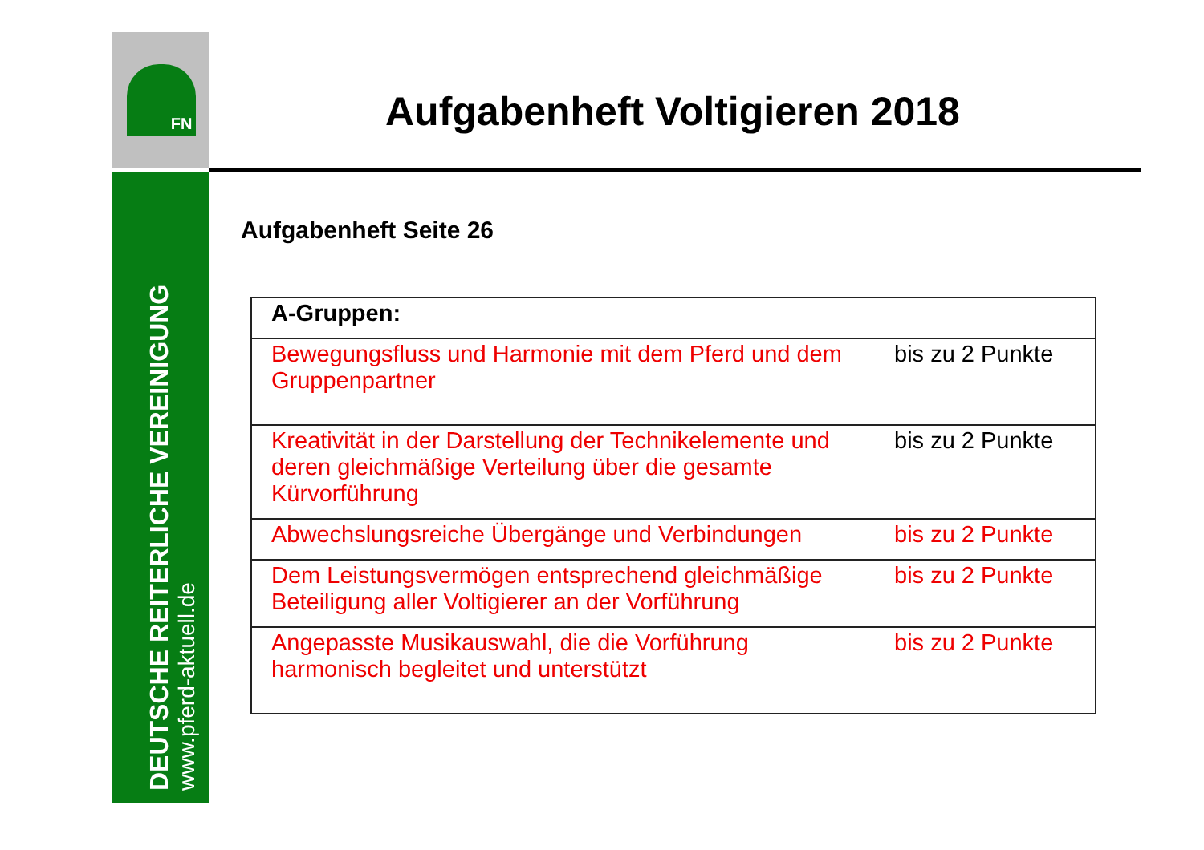FN
DEUTSCHE REITERLICHE VEREINIGUNG
www.pferd-aktuell.de
Aufgabenheft Voltigieren 2018
Aufgabenheft Seite 26
| A-Gruppen: | |
| --- | --- |
| Bewegungsfluss und Harmonie mit dem Pferd und dem Gruppenpartner | bis zu 2 Punkte |
| Kreativität in der Darstellung der Technikelemente und deren gleichmäßige Verteilung über die gesamte Kürvorführung | bis zu 2 Punkte |
| Abwechslungsreiche Übergänge und Verbindungen | bis zu 2 Punkte |
| Dem Leistungsvermögen entsprechend gleichmäßige Beteiligung aller Voltigierer an der Vorführung | bis zu 2 Punkte |
| Angepasste Musikauswahl, die die Vorführung harmonisch begleitet und unterstützt | bis zu 2 Punkte |